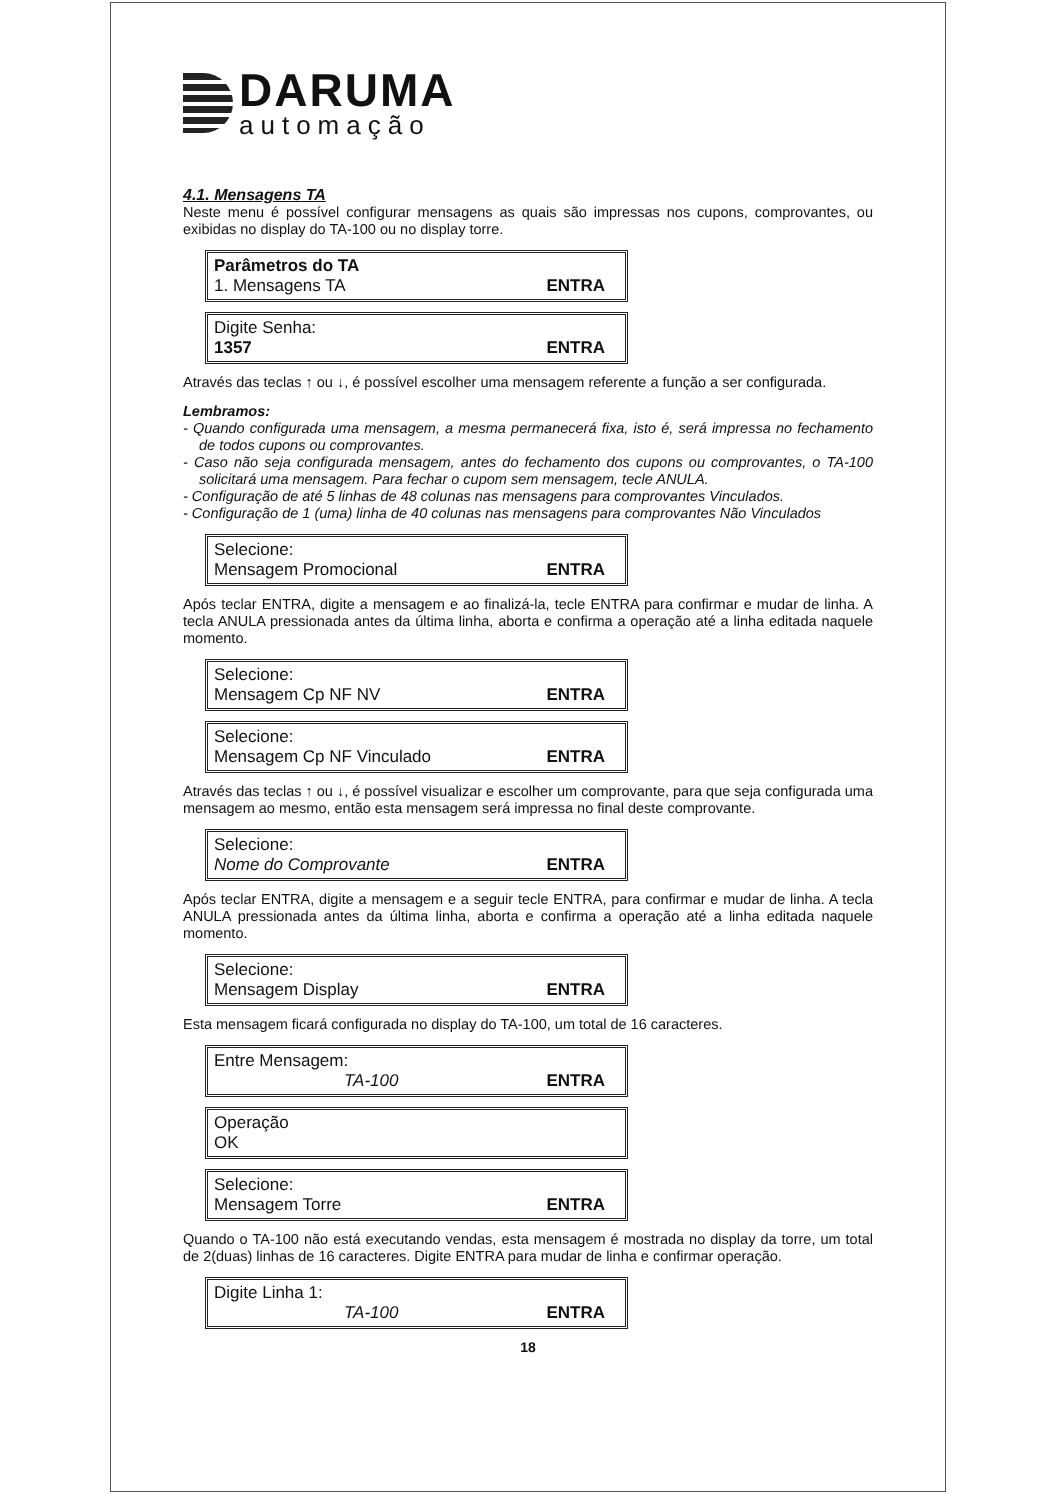DARUMA
automação
4.1. Mensagens TA
Neste menu é possível configurar mensagens as quais são impressas nos cupons, comprovantes, ou exibidas no display do TA-100 ou no display torre.
Parâmetros do TA
1. Mensagens TA ENTRA
Digite Senha:
1357 ENTRA
Através das teclas ↑ ou ↓, é possível escolher uma mensagem referente a função a ser configurada.
Lembramos:
- Quando configurada uma mensagem, a mesma permanecerá fixa, isto é, será impressa no fechamento de todos cupons ou comprovantes.
- Caso não seja configurada mensagem, antes do fechamento dos cupons ou comprovantes, o TA-100 solicitará uma mensagem. Para fechar o cupom sem mensagem, tecle ANULA.
- Configuração de até 5 linhas de 48 colunas nas mensagens para comprovantes Vinculados.
- Configuração de 1 (uma) linha de 40 colunas nas mensagens para comprovantes Não Vinculados
Selecione:
Mensagem Promocional ENTRA
Após teclar ENTRA, digite a mensagem e ao finalizá-la, tecle ENTRA para confirmar e mudar de linha. A tecla ANULA pressionada antes da última linha, aborta e confirma a operação até a linha editada naquele momento.
Selecione:
Mensagem Cp NF NV ENTRA
Selecione:
Mensagem Cp NF Vinculado ENTRA
Através das teclas ↑ ou ↓, é possível visualizar e escolher um comprovante, para que seja configurada uma mensagem ao mesmo, então esta mensagem será impressa no final deste comprovante.
Selecione:
Nome do Comprovante ENTRA
Após teclar ENTRA, digite a mensagem e a seguir tecle ENTRA, para confirmar e mudar de linha. A tecla ANULA pressionada antes da última linha, aborta e confirma a operação até a linha editada naquele momento.
Selecione:
Mensagem Display ENTRA
Esta mensagem ficará configurada no display do TA-100, um total de 16 caracteres.
Entre Mensagem:
TA-100 ENTRA
Operação
OK
Selecione:
Mensagem Torre ENTRA
Quando o TA-100 não está executando vendas, esta mensagem é mostrada no display da torre, um total de 2(duas) linhas de 16 caracteres. Digite ENTRA para mudar de linha e confirmar operação.
Digite Linha 1:
TA-100 ENTRA
18